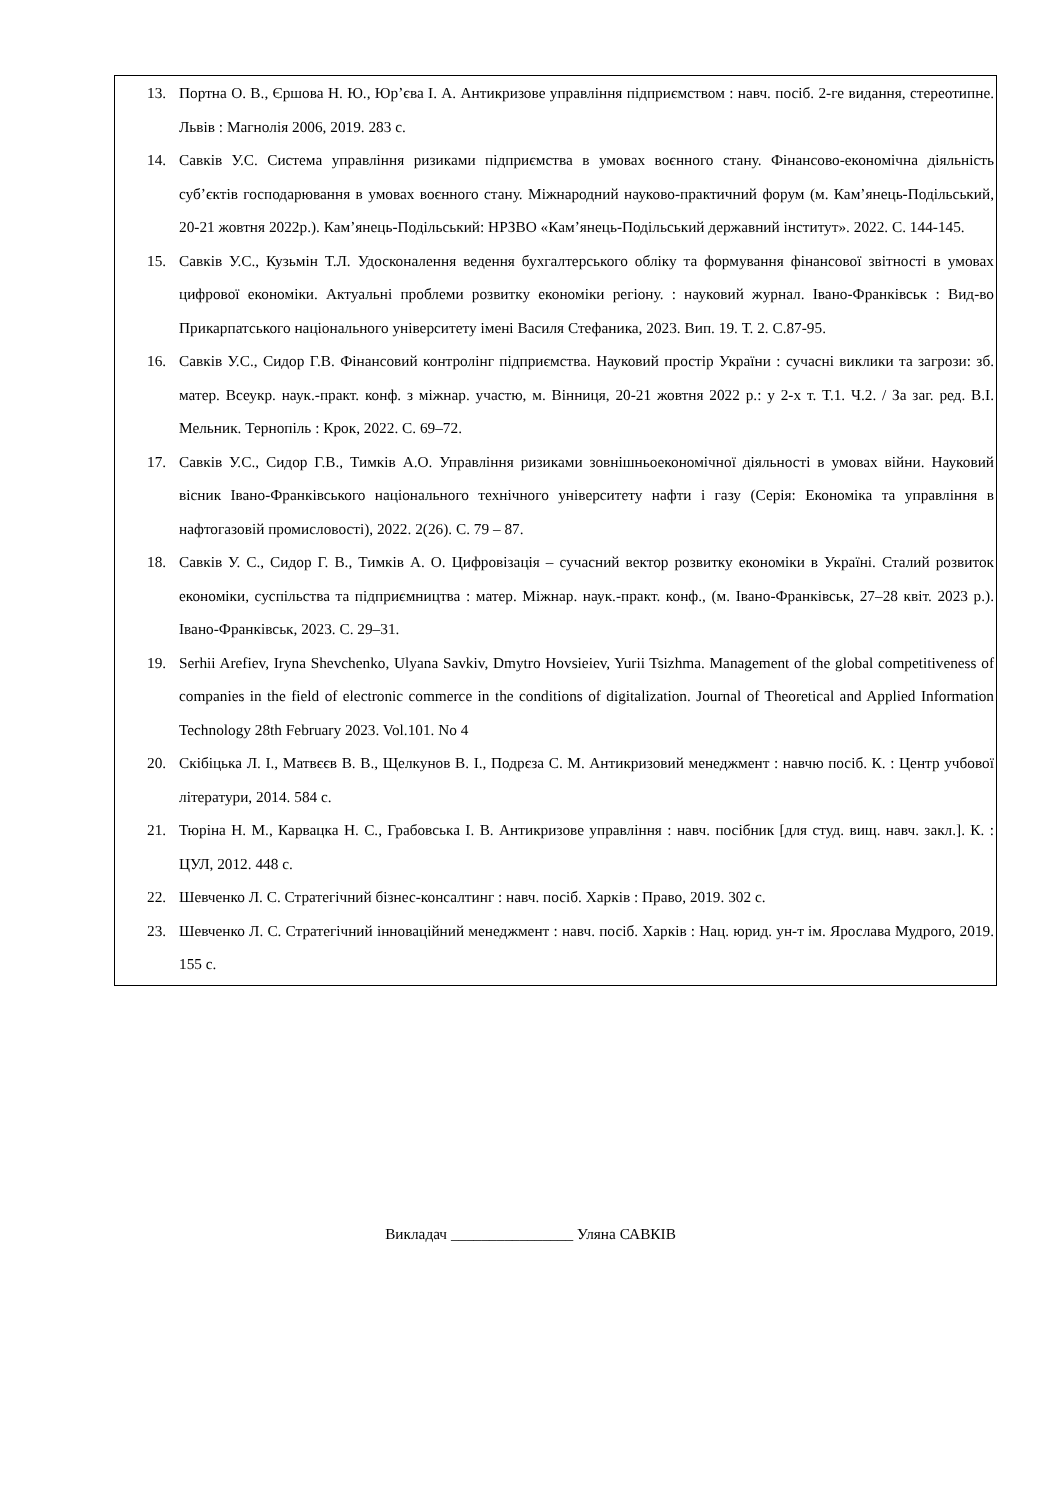| 13. Портна О. В., Єршова Н. Ю., Юр’єва І. А. Антикризове управління підприємством : навч. посіб. 2-ге видання, стереотипне. Львів : Магнолія 2006, 2019. 283 с. 14. Савків У.С. Система управління ризиками підприємства в умовах воєнного стану. Фінансово-економічна діяльність суб’єктів господарювання в умовах воєнного стану. Міжнародний науково-практичний форум (м. Кам’янець-Подільський, 20-21 жовтня 2022р.). Кам’янець-Подільський: НРЗВО «Кам’янець-Подільський державний інститут». 2022. С. 144-145. 15. Савків У.С., Кузьмін Т.Л. Удосконалення ведення бухгалтерського обліку та формування фінансової звітності в умовах цифрової економіки. Актуальні проблеми розвитку економіки регіону. : науковий журнал. Івано-Франківськ : Вид-во Прикарпатського національного університету імені Василя Стефаника, 2023. Вип. 19. Т. 2. С.87-95. 16. Савків У.С., Сидор Г.В. Фінансовий контролінг підприємства. Науковий простір України : сучасні виклики та загрози: зб. матер. Всеукр. наук.-практ. конф. з міжнар. участю, м. Вінниця, 20-21 жовтня 2022 р.: у 2-х т. Т.1. Ч.2. / За заг. ред. В.І. Мельник. Тернопіль : Крок, 2022. С. 69–72. 17. Савків У.С., Сидор Г.В., Тимків А.О. Управління ризиками зовнішньоекономічної діяльності в умовах війни. Науковий вісник Івано-Франківського національного технічного університету нафти і газу (Серія: Економіка та управління в нафтогазовій промисловості), 2022. 2(26). С. 79 – 87. 18. Савків У. С., Сидор Г. В., Тимків А. О. Цифровізація – сучасний вектор розвитку економіки в Україні. Сталий розвиток економіки, суспільства та підприємництва : матер. Міжнар. наук.-практ. конф., (м. Івано-Франківськ, 27–28 квіт. 2023 р.). Івано-Франківськ, 2023. С. 29–31. 19. Serhii Arefiev, Iryna Shevchenko, Ulyana Savkiv, Dmytro Hovsieiev, Yurii Tsizhma. Management of the global competitiveness of companies in the field of electronic commerce in the conditions of digitalization. Journal of Theoretical and Applied Information Technology 28th February 2023. Vol.101. No 4 20. Скібіцька Л. І., Матвєєв В. В., Щелкунов В. І., Подрєза С. М. Антикризовий менеджмент : навчю посіб. К. : Центр учбової літератури, 2014. 584 с. 21. Тюріна Н. М., Карвацка Н. С., Грабовська І. В. Антикризове управління : навч. посібник [для студ. вищ. навч. закл.]. К. : ЦУЛ, 2012. 448 с. 22. Шевченко Л. С. Стратегічний бізнес-консалтинг : навч. посіб. Харків : Право, 2019. 302 с. 23. Шевченко Л. С. Стратегічний інноваційний менеджмент : навч. посіб. Харків : Нац. юрид. ун-т ім. Ярослава Мудрого, 2019. 155 с. |
Викладач ________________ Уляна САВКІВ